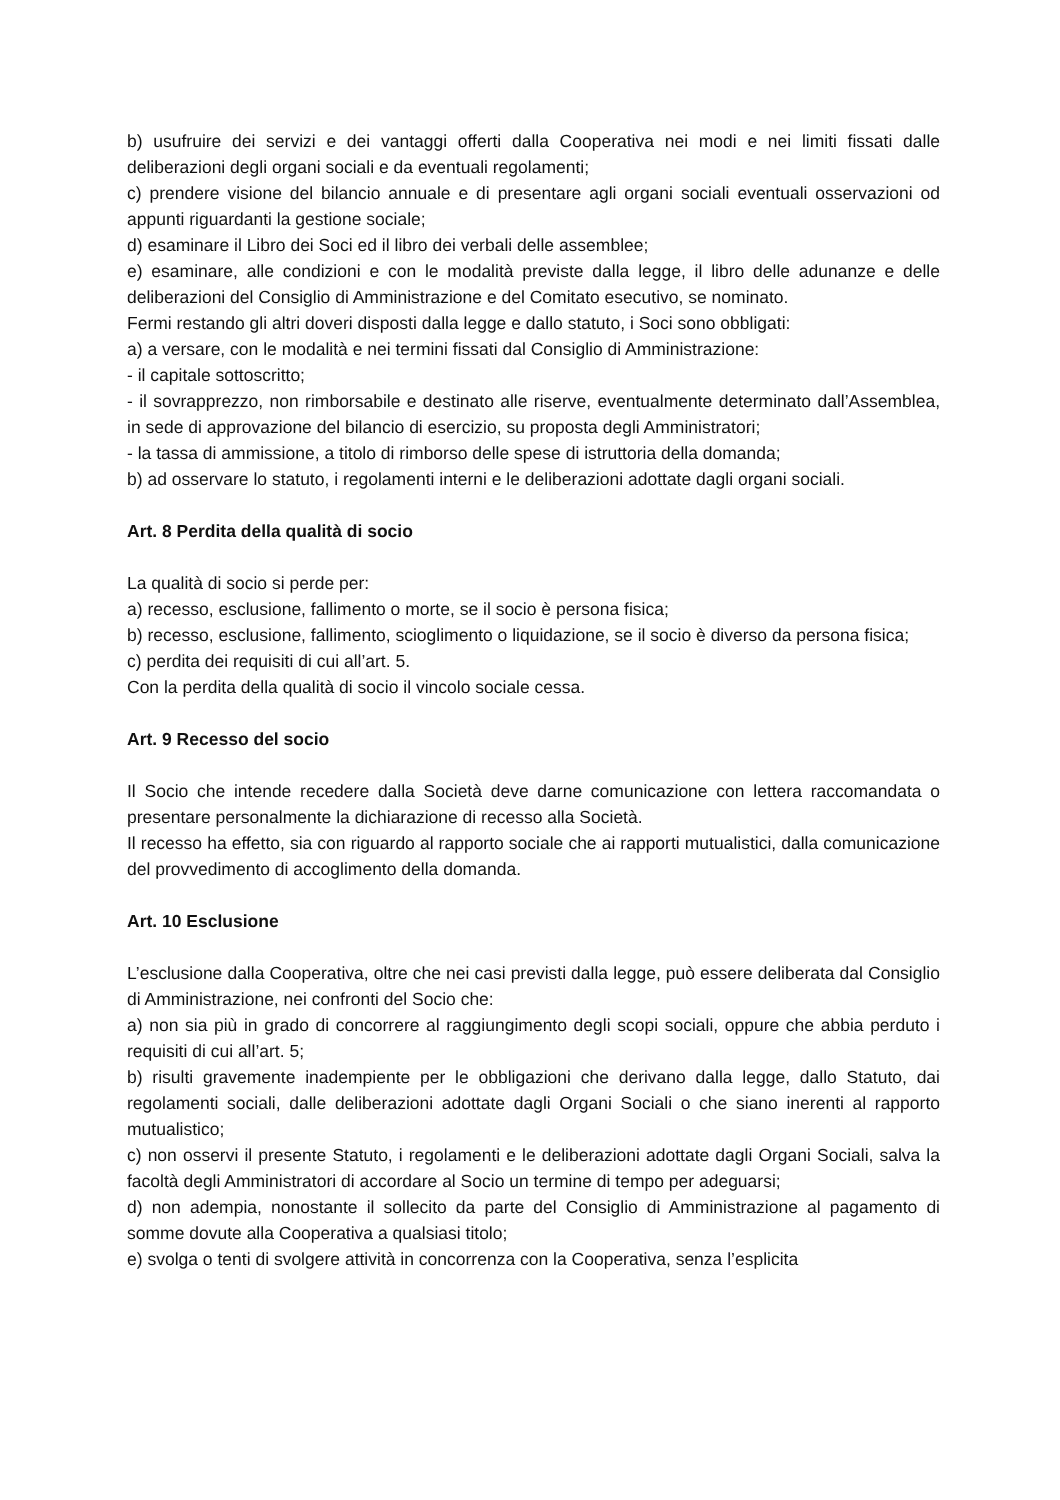b) usufruire dei servizi e dei vantaggi offerti dalla Cooperativa nei modi e nei limiti fissati dalle deliberazioni degli organi sociali e da eventuali regolamenti;
c) prendere visione del bilancio annuale e di presentare agli organi sociali eventuali osservazioni od appunti riguardanti la gestione sociale;
d) esaminare il Libro dei Soci ed il libro dei verbali delle assemblee;
e) esaminare, alle condizioni e con le modalità previste dalla legge, il libro delle adunanze e delle deliberazioni del Consiglio di Amministrazione e del Comitato esecutivo, se nominato.
Fermi restando gli altri doveri disposti dalla legge e dallo statuto, i Soci sono obbligati:
a) a versare, con le modalità e nei termini fissati dal Consiglio di Amministrazione:
- il capitale sottoscritto;
- il sovrapprezzo, non rimborsabile e destinato alle riserve, eventualmente determinato dall’Assemblea, in sede di approvazione del bilancio di esercizio, su proposta degli Amministratori;
- la tassa di ammissione, a titolo di rimborso delle spese di istruttoria della domanda;
b) ad osservare lo statuto, i regolamenti interni e le deliberazioni adottate dagli organi sociali.
Art. 8 Perdita della qualità di socio
La qualità di socio si perde per:
a) recesso, esclusione, fallimento o morte, se il socio è persona fisica;
b) recesso, esclusione, fallimento, scioglimento o liquidazione, se il socio è diverso da persona fisica;
c) perdita dei requisiti di cui all’art. 5.
Con la perdita della qualità di socio il vincolo sociale cessa.
Art. 9 Recesso del socio
Il Socio che intende recedere dalla Società deve darne comunicazione con lettera raccomandata o presentare personalmente la dichiarazione di recesso alla Società.
Il recesso ha effetto, sia con riguardo al rapporto sociale che ai rapporti mutualistici, dalla comunicazione del provvedimento di accoglimento della domanda.
Art. 10 Esclusione
L’esclusione dalla Cooperativa, oltre che nei casi previsti dalla legge, può essere deliberata dal Consiglio di Amministrazione, nei confronti del Socio che:
a) non sia più in grado di concorrere al raggiungimento degli scopi sociali, oppure che abbia perduto i requisiti di cui all’art. 5;
b) risulti gravemente inadempiente per le obbligazioni che derivano dalla legge, dallo Statuto, dai regolamenti sociali, dalle deliberazioni adottate dagli Organi Sociali o che siano inerenti al rapporto mutualistico;
c) non osservi il presente Statuto, i regolamenti e le deliberazioni adottate dagli Organi Sociali, salva la facoltà degli Amministratori di accordare al Socio un termine di tempo per adeguarsi;
d) non adempia, nonostante il sollecito da parte del Consiglio di Amministrazione al pagamento di somme dovute alla Cooperativa a qualsiasi titolo;
e) svolga o tenti di svolgere attività in concorrenza con la Cooperativa, senza l’esplicita